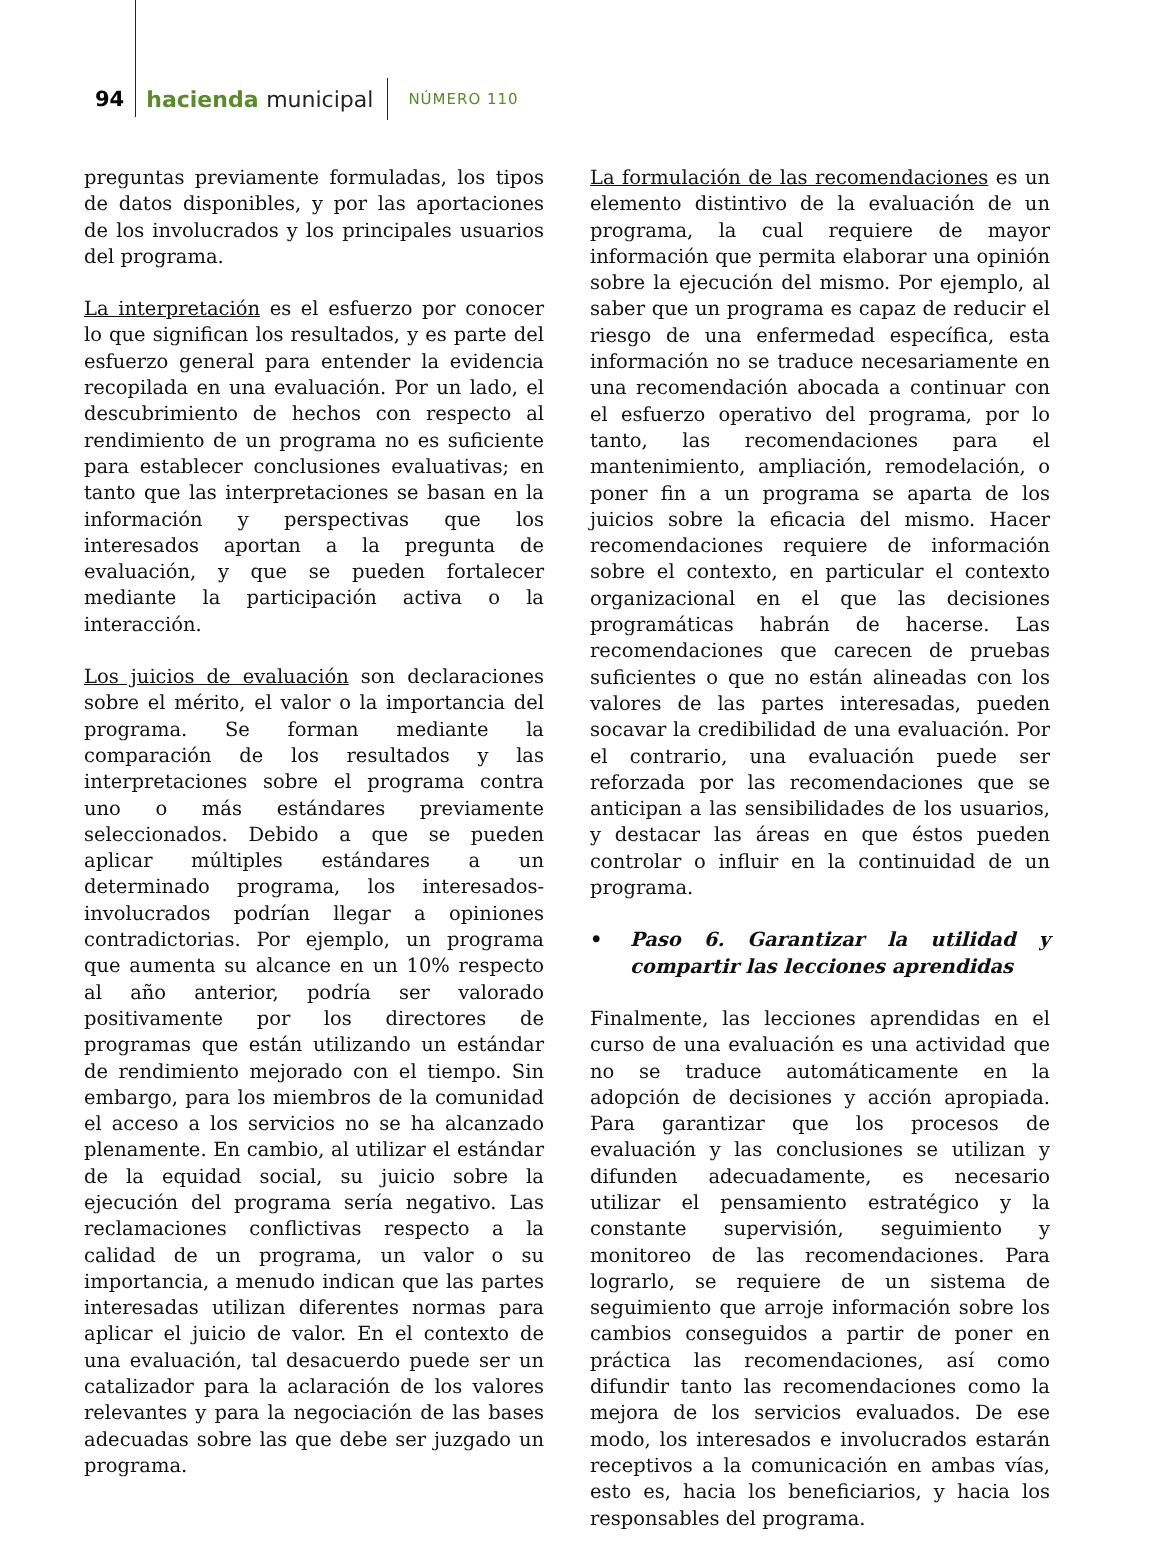94 hacienda municipal NÚMERO 110
preguntas previamente formuladas, los tipos de datos disponibles, y por las aportaciones de los involucrados y los principales usuarios del programa.
La interpretación es el esfuerzo por conocer lo que significan los resultados, y es parte del esfuerzo general para entender la evidencia recopilada en una evaluación. Por un lado, el descubrimiento de hechos con respecto al rendimiento de un programa no es suficiente para establecer conclusiones evaluativas; en tanto que las interpretaciones se basan en la información y perspectivas que los interesados aportan a la pregunta de evaluación, y que se pueden fortalecer mediante la participación activa o la interacción.
Los juicios de evaluación son declaraciones sobre el mérito, el valor o la importancia del programa. Se forman mediante la comparación de los resultados y las interpretaciones sobre el programa contra uno o más estándares previamente seleccionados. Debido a que se pueden aplicar múltiples estándares a un determinado programa, los interesados-involucrados podrían llegar a opiniones contradictorias. Por ejemplo, un programa que aumenta su alcance en un 10% respecto al año anterior, podría ser valorado positivamente por los directores de programas que están utilizando un estándar de rendimiento mejorado con el tiempo. Sin embargo, para los miembros de la comunidad el acceso a los servicios no se ha alcanzado plenamente. En cambio, al utilizar el estándar de la equidad social, su juicio sobre la ejecución del programa sería negativo. Las reclamaciones conflictivas respecto a la calidad de un programa, un valor o su importancia, a menudo indican que las partes interesadas utilizan diferentes normas para aplicar el juicio de valor. En el contexto de una evaluación, tal desacuerdo puede ser un catalizador para la aclaración de los valores relevantes y para la negociación de las bases adecuadas sobre las que debe ser juzgado un programa.
La formulación de las recomendaciones es un elemento distintivo de la evaluación de un programa, la cual requiere de mayor información que permita elaborar una opinión sobre la ejecución del mismo. Por ejemplo, al saber que un programa es capaz de reducir el riesgo de una enfermedad específica, esta información no se traduce necesariamente en una recomendación abocada a continuar con el esfuerzo operativo del programa, por lo tanto, las recomendaciones para el mantenimiento, ampliación, remodelación, o poner fin a un programa se aparta de los juicios sobre la eficacia del mismo. Hacer recomendaciones requiere de información sobre el contexto, en particular el contexto organizacional en el que las decisiones programáticas habrán de hacerse. Las recomendaciones que carecen de pruebas suficientes o que no están alineadas con los valores de las partes interesadas, pueden socavar la credibilidad de una evaluación. Por el contrario, una evaluación puede ser reforzada por las recomendaciones que se anticipan a las sensibilidades de los usuarios, y destacar las áreas en que éstos pueden controlar o influir en la continuidad de un programa.
• Paso 6. Garantizar la utilidad y compartir las lecciones aprendidas
Finalmente, las lecciones aprendidas en el curso de una evaluación es una actividad que no se traduce automáticamente en la adopción de decisiones y acción apropiada. Para garantizar que los procesos de evaluación y las conclusiones se utilizan y difunden adecuadamente, es necesario utilizar el pensamiento estratégico y la constante supervisión, seguimiento y monitoreo de las recomendaciones. Para lograrlo, se requiere de un sistema de seguimiento que arroje información sobre los cambios conseguidos a partir de poner en práctica las recomendaciones, así como difundir tanto las recomendaciones como la mejora de los servicios evaluados. De ese modo, los interesados e involucrados estarán receptivos a la comunicación en ambas vías, esto es, hacia los beneficiarios, y hacia los responsables del programa.